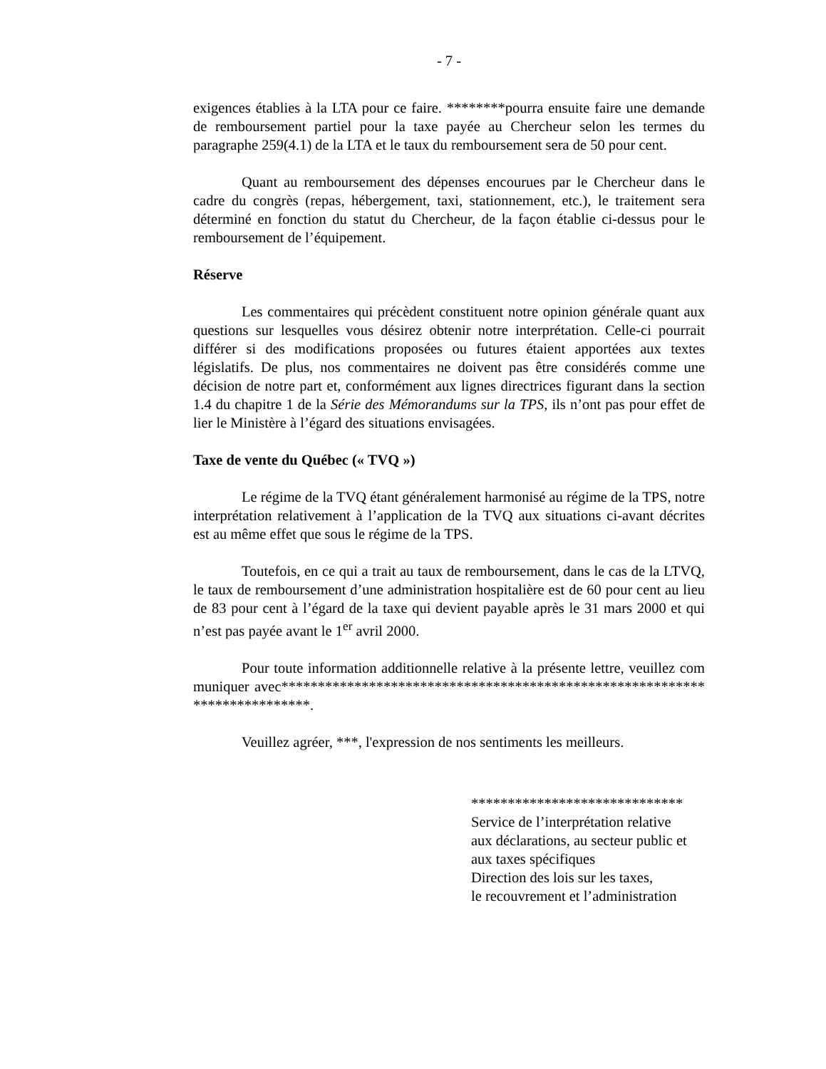- 7 -
exigences établies à la LTA pour ce faire. ********pourra ensuite faire une demande de remboursement partiel pour la taxe payée au Chercheur selon les termes du paragraphe 259(4.1) de la LTA et le taux du remboursement sera de 50 pour cent.
Quant au remboursement des dépenses encourues par le Chercheur dans le cadre du congrès (repas, hébergement, taxi, stationnement, etc.), le traitement sera déterminé en fonction du statut du Chercheur, de la façon établie ci-dessus pour le remboursement de l’équipement.
Réserve
Les commentaires qui précèdent constituent notre opinion générale quant aux questions sur lesquelles vous désirez obtenir notre interprétation. Celle-ci pourrait différer si des modifications proposées ou futures étaient apportées aux textes législatifs. De plus, nos commentaires ne doivent pas être considérés comme une décision de notre part et, conformément aux lignes directrices figurant dans la section 1.4 du chapitre 1 de la Série des Mémorandums sur la TPS, ils n’ont pas pour effet de lier le Ministère à l’égard des situations envisagées.
Taxe de vente du Québec (« TVQ »)
Le régime de la TVQ étant généralement harmonisé au régime de la TPS, notre interprétation relativement à l’application de la TVQ aux situations ci-avant décrites est au même effet que sous le régime de la TPS.
Toutefois, en ce qui a trait au taux de remboursement, dans le cas de la LTVQ, le taux de remboursement d’une administration hospitalière est de 60 pour cent au lieu de 83 pour cent à l’égard de la taxe qui devient payable après le 31 mars 2000 et qui n’est pas payée avant le 1<sup>er</sup> avril 2000.
Pour toute information additionnelle relative à la présente lettre, veuillez communiquer avec**************************************************************************.
Veuillez agréer, ***, l'expression de nos sentiments les meilleurs.
*****************************
Service de l’interprétation relative
aux déclarations, au secteur public et
aux taxes spécifiques
Direction des lois sur les taxes,
le recouvrement et l’administration